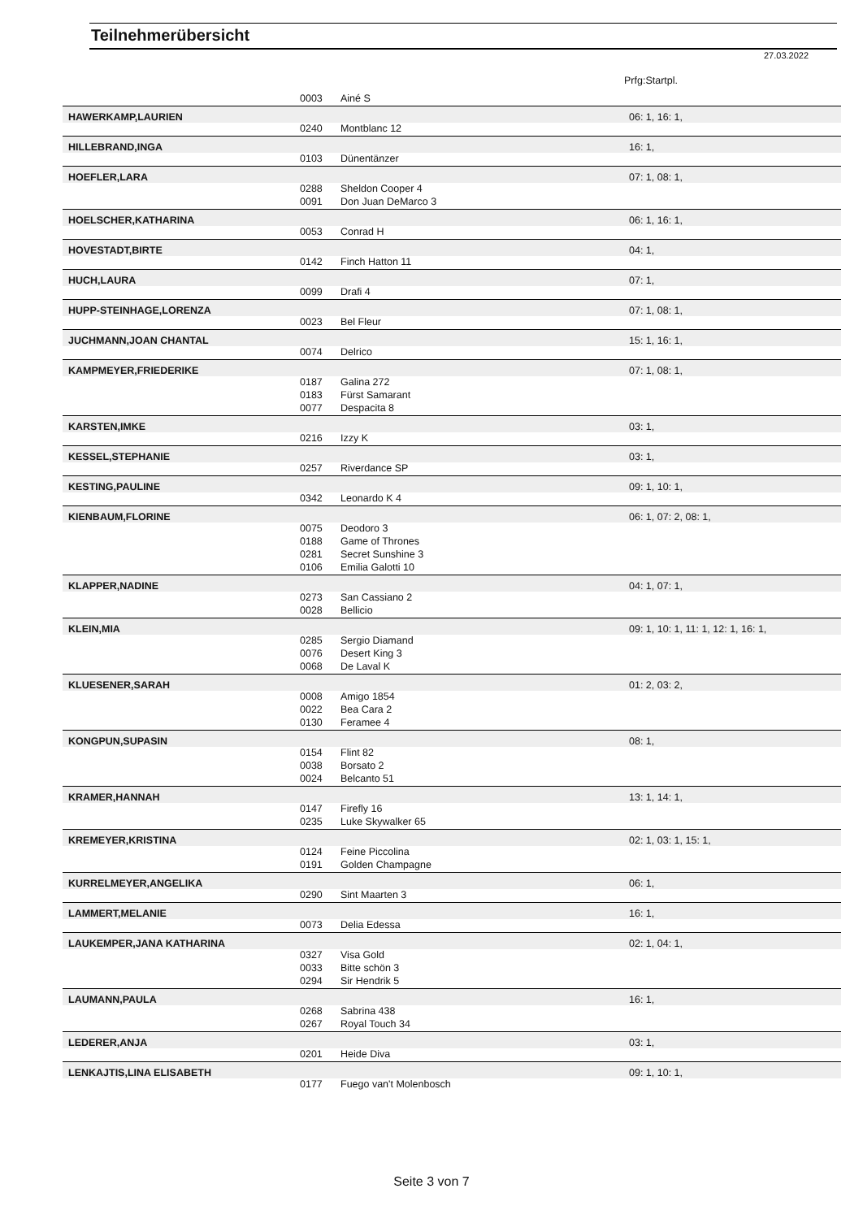Teilnehmerübersicht
27.03.2022
Prfg:Startpl.
| | 0003 | Ainé S | |
| HAWERKAMP,LAURIEN | | | 06: 1, 16: 1, |
| | 0240 | Montblanc 12 | |
| HILLEBRAND,INGA | | | 16: 1, |
| | 0103 | Dünentänzer | |
| HOEFLER,LARA | | | 07: 1, 08: 1, |
| | 0288 | Sheldon Cooper 4 | |
| | 0091 | Don Juan DeMarco 3 | |
| HOELSCHER,KATHARINA | | | 06: 1, 16: 1, |
| | 0053 | Conrad H | |
| HOVESTADT,BIRTE | | | 04: 1, |
| | 0142 | Finch Hatton 11 | |
| HUCH,LAURA | | | 07: 1, |
| | 0099 | Drafi 4 | |
| HUPP-STEINHAGE,LORENZA | | | 07: 1, 08: 1, |
| | 0023 | Bel Fleur | |
| JUCHMANN,JOAN CHANTAL | | | 15: 1, 16: 1, |
| | 0074 | Delrico | |
| KAMPMEYER,FRIEDERIKE | | | 07: 1, 08: 1, |
| | 0187 | Galina 272 | |
| | 0183 | Fürst Samarant | |
| | 0077 | Despacita 8 | |
| KARSTEN,IMKE | | | 03: 1, |
| | 0216 | Izzy K | |
| KESSEL,STEPHANIE | | | 03: 1, |
| | 0257 | Riverdance SP | |
| KESTING,PAULINE | | | 09: 1, 10: 1, |
| | 0342 | Leonardo K 4 | |
| KIENBAUM,FLORINE | | | 06: 1, 07: 2, 08: 1, |
| | 0075 | Deodoro 3 | |
| | 0188 | Game of Thrones | |
| | 0281 | Secret Sunshine 3 | |
| | 0106 | Emilia Galotti 10 | |
| KLAPPER,NADINE | | | 04: 1, 07: 1, |
| | 0273 | San Cassiano 2 | |
| | 0028 | Bellicio | |
| KLEIN,MIA | | | 09: 1, 10: 1, 11: 1, 12: 1, 16: 1, |
| | 0285 | Sergio Diamand | |
| | 0076 | Desert King 3 | |
| | 0068 | De Laval K | |
| KLUESENER,SARAH | | | 01: 2, 03: 2, |
| | 0008 | Amigo 1854 | |
| | 0022 | Bea Cara 2 | |
| | 0130 | Feramee 4 | |
| KONGPUN,SUPASIN | | | 08: 1, |
| | 0154 | Flint 82 | |
| | 0038 | Borsato 2 | |
| | 0024 | Belcanto 51 | |
| KRAMER,HANNAH | | | 13: 1, 14: 1, |
| | 0147 | Firefly 16 | |
| | 0235 | Luke Skywalker 65 | |
| KREMEYER,KRISTINA | | | 02: 1, 03: 1, 15: 1, |
| | 0124 | Feine Piccolina | |
| | 0191 | Golden Champagne | |
| KURRELMEYER,ANGELIKA | | | 06: 1, |
| | 0290 | Sint Maarten 3 | |
| LAMMERT,MELANIE | | | 16: 1, |
| | 0073 | Delia Edessa | |
| LAUKEMPER,JANA KATHARINA | | | 02: 1, 04: 1, |
| | 0327 | Visa Gold | |
| | 0033 | Bitte schön 3 | |
| | 0294 | Sir Hendrik 5 | |
| LAUMANN,PAULA | | | 16: 1, |
| | 0268 | Sabrina 438 | |
| | 0267 | Royal Touch 34 | |
| LEDERER,ANJA | | | 03: 1, |
| | 0201 | Heide Diva | |
| LENKAJTIS,LINA ELISABETH | | | 09: 1, 10: 1, |
| | 0177 | Fuego van't Molenbosch | |
Seite 3 von 7